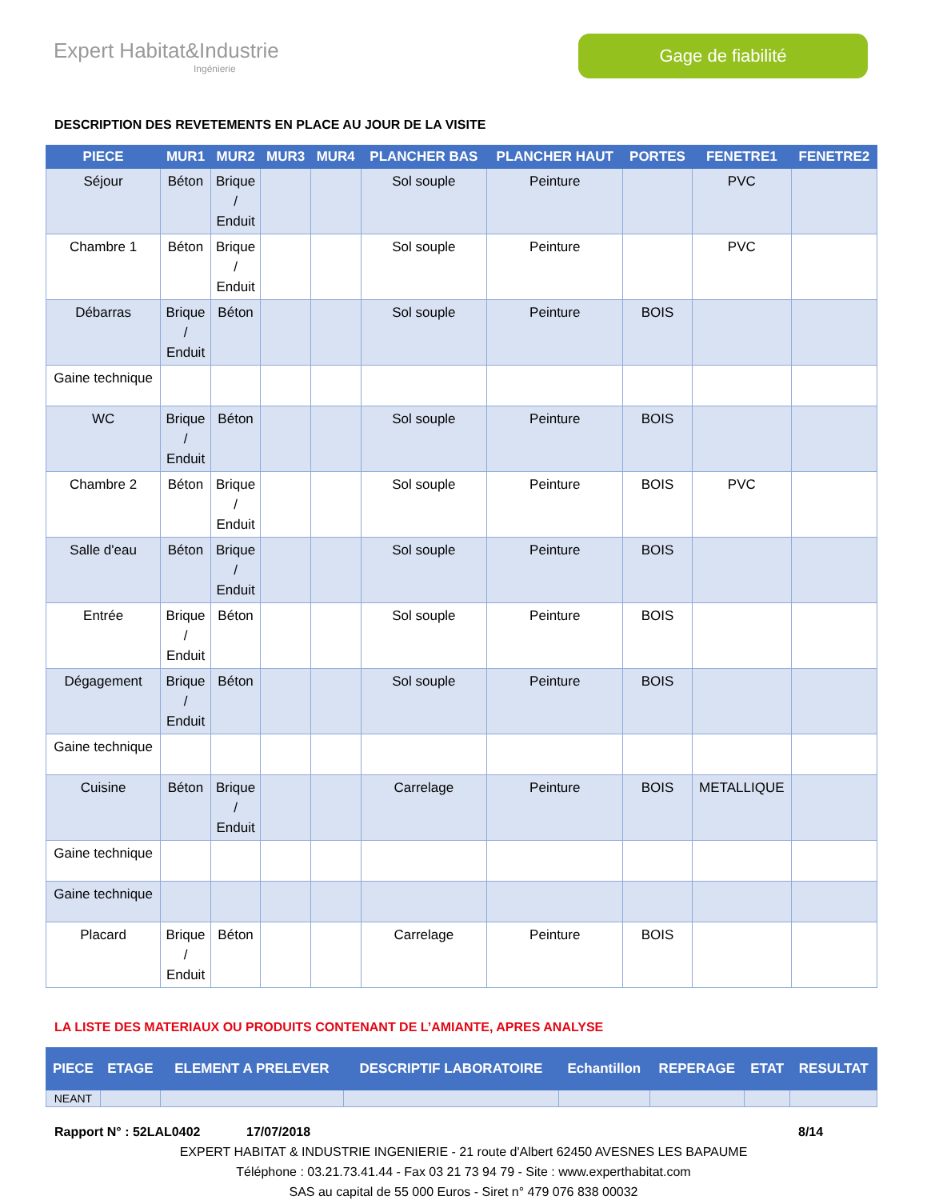Expert Habitat&Industrie
Ingénierie
Gage de fiabilité
DESCRIPTION DES REVETEMENTS EN PLACE AU JOUR DE LA VISITE
| PIECE | MUR1 | MUR2 | MUR3 | MUR4 | PLANCHER BAS | PLANCHER HAUT | PORTES | FENETRE1 | FENETRE2 |
| --- | --- | --- | --- | --- | --- | --- | --- | --- | --- |
| Séjour | Béton | Brique / Enduit | | | Sol souple | Peinture | | PVC | |
| Chambre 1 | Béton | Brique / Enduit | | | Sol souple | Peinture | | PVC | |
| Débarras | Brique / Enduit | Béton | | | Sol souple | Peinture | BOIS | | |
| Gaine technique | | | | | | | | | |
| WC | Brique / Enduit | Béton | | | Sol souple | Peinture | BOIS | | |
| Chambre 2 | Béton | Brique / Enduit | | | Sol souple | Peinture | BOIS | PVC | |
| Salle d'eau | Béton | Brique / Enduit | | | Sol souple | Peinture | BOIS | | |
| Entrée | Brique / Enduit | Béton | | | Sol souple | Peinture | BOIS | | |
| Dégagement | Brique / Enduit | Béton | | | Sol souple | Peinture | BOIS | | |
| Gaine technique | | | | | | | | | |
| Cuisine | Béton | Brique / Enduit | | | Carrelage | Peinture | BOIS | METALLIQUE | |
| Gaine technique | | | | | | | | | |
| Gaine technique | | | | | | | | | |
| Placard | Brique / Enduit | Béton | | | Carrelage | Peinture | BOIS | | |
LA LISTE DES MATERIAUX OU PRODUITS CONTENANT DE L’AMIANTE, APRES ANALYSE
| PIECE | ETAGE | ELEMENT A PRELEVER | DESCRIPTIF LABORATOIRE | Echantillon | REPERAGE | ETAT | RESULTAT |
| --- | --- | --- | --- | --- | --- | --- | --- |
| NEANT | | | | | | | |
Rapport N° : 52LAL0402 17/07/2018 8/14
EXPERT HABITAT & INDUSTRIE INGENIERIE - 21 route d'Albert 62450 AVESNES LES BAPAUME
Téléphone : 03.21.73.41.44 - Fax 03 21 73 94 79 - Site : www.experthabitat.com
SAS au capital de 55 000 Euros - Siret n° 479 076 838 00032